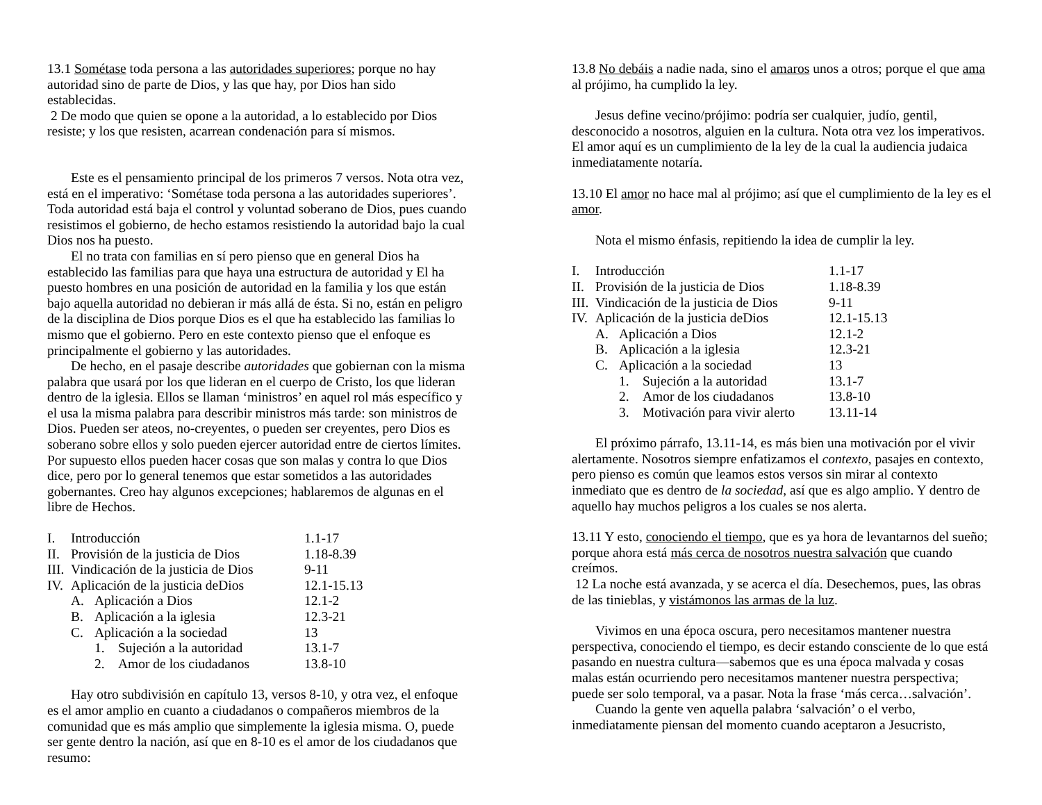13.1 Sométase toda persona a las autoridades superiores; porque no hay autoridad sino de parte de Dios, y las que hay, por Dios han sido establecidas.
2 De modo que quien se opone a la autoridad, a lo establecido por Dios resiste; y los que resisten, acarrean condenación para sí mismos.
Este es el pensamiento principal de los primeros 7 versos. Nota otra vez, está en el imperativo: ‘Sométase toda persona a las autoridades superiores’. Toda autoridad está baja el control y voluntad soberano de Dios, pues cuando resistimos el gobierno, de hecho estamos resistiendo la autoridad bajo la cual Dios nos ha puesto.
El no trata con familias en sí pero pienso que en general Dios ha establecido las familias para que haya una estructura de autoridad y El ha puesto hombres en una posición de autoridad en la familia y los que están bajo aquella autoridad no debieran ir más allá de ésta. Si no, están en peligro de la disciplina de Dios porque Dios es el que ha establecido las familias lo mismo que el gobierno. Pero en este contexto pienso que el enfoque es principalmente el gobierno y las autoridades.
De hecho, en el pasaje describe autoridades que gobiernan con la misma palabra que usará por los que lideran en el cuerpo de Cristo, los que lideran dentro de la iglesia. Ellos se llaman ‘ministros’ en aquel rol más específico y el usa la misma palabra para describir ministros más tarde: son ministros de Dios. Pueden ser ateos, no-creyentes, o pueden ser creyentes, pero Dios es soberano sobre ellos y solo pueden ejercer autoridad entre de ciertos límites. Por supuesto ellos pueden hacer cosas que son malas y contra lo que Dios dice, pero por lo general tenemos que estar sometidos a las autoridades gobernantes. Creo hay algunos excepciones; hablaremos de algunas en el libre de Hechos.
| I. | Introducción | | | 1.1-17 |
| II. | Provisión de la justicia de Dios | | | 1.18-8.39 |
| III. | Vindicación de la justicia de Dios | | | 9-11 |
| IV. | Aplicación de la justicia deDios | | | 12.1-15.13 |
| | A. | Aplicación a Dios | | 12.1-2 |
| | B. | Aplicación a la iglesia | | 12.3-21 |
| | C. | Aplicación a la sociedad | | 13 |
| | | 1. | Sujeción a la autoridad | 13.1-7 |
| | | 2. | Amor de los ciudadanos | 13.8-10 |
Hay otro subdivisión en capítulo 13, versos 8-10, y otra vez, el enfoque es el amor amplio en cuanto a ciudadanos o compañeros miembros de la comunidad que es más amplio que simplemente la iglesia misma. O, puede ser gente dentro la nación, así que en 8-10 es el amor de los ciudadanos que resumo:
13.8 No debáis a nadie nada, sino el amaros unos a otros; porque el que ama al prójimo, ha cumplido la ley.
Jesus define vecino/prójimo: podría ser cualquier, judío, gentil, desconocido a nosotros, alguien en la cultura. Nota otra vez los imperativos. El amor aquí es un cumplimiento de la ley de la cual la audiencia judaica inmediatamente notaría.
13.10 El amor no hace mal al prójimo; así que el cumplimiento de la ley es el amor.
Nota el mismo énfasis, repitiendo la idea de cumplir la ley.
| I. | Introducción | | | 1.1-17 |
| II. | Provisión de la justicia de Dios | | | 1.18-8.39 |
| III. | Vindicación de la justicia de Dios | | | 9-11 |
| IV. | Aplicación de la justicia deDios | | | 12.1-15.13 |
| | A. | Aplicación a Dios | | 12.1-2 |
| | B. | Aplicación a la iglesia | | 12.3-21 |
| | C. | Aplicación a la sociedad | | 13 |
| | | 1. | Sujeción a la autoridad | 13.1-7 |
| | | 2. | Amor de los ciudadanos | 13.8-10 |
| | | 3. | Motivación para vivir alerto | 13.11-14 |
El próximo párrafo, 13.11-14, es más bien una motivación por el vivir alertamente. Nosotros siempre enfatizamos el contexto, pasajes en contexto, pero pienso es común que leamos estos versos sin mirar al contexto inmediato que es dentro de la sociedad, así que es algo amplio. Y dentro de aquello hay muchos peligros a los cuales se nos alerta.
13.11 Y esto, conociendo el tiempo, que es ya hora de levantarnos del sueño; porque ahora está más cerca de nosotros nuestra salvación que cuando creímos.
12 La noche está avanzada, y se acerca el día. Desechemos, pues, las obras de las tinieblas, y vistámonos las armas de la luz.
Vivimos en una época oscura, pero necesitamos mantener nuestra perspectiva, conociendo el tiempo, es decir estando consciente de lo que está pasando en nuestra cultura—sabemos que es una época malvada y cosas malas están ocurriendo pero necesitamos mantener nuestra perspectiva; puede ser solo temporal, va a pasar. Nota la frase ‘más cerca…salvación’.
Cuando la gente ven aquella palabra ‘salvación’ o el verbo, inmediatamente piensan del momento cuando aceptaron a Jesucristo,